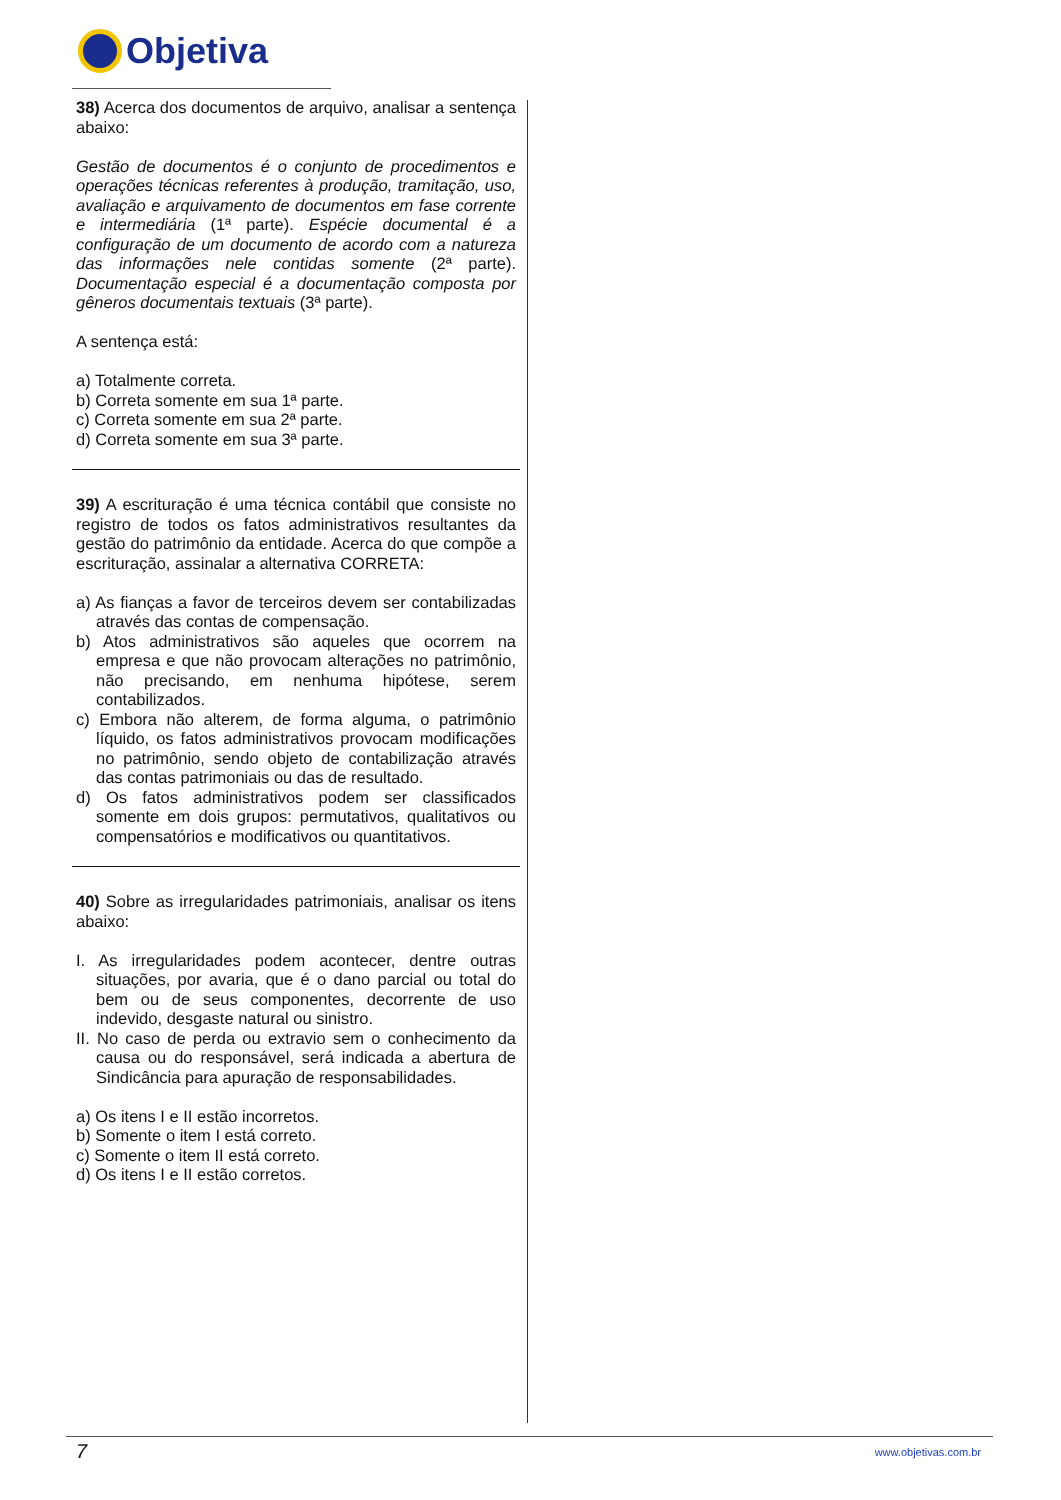Objetiva
38) Acerca dos documentos de arquivo, analisar a sentença abaixo:
Gestão de documentos é o conjunto de procedimentos e operações técnicas referentes à produção, tramitação, uso, avaliação e arquivamento de documentos em fase corrente e intermediária (1ª parte). Espécie documental é a configuração de um documento de acordo com a natureza das informações nele contidas somente (2ª parte). Documentação especial é a documentação composta por gêneros documentais textuais (3ª parte).
A sentença está:
a) Totalmente correta.
b) Correta somente em sua 1ª parte.
c) Correta somente em sua 2ª parte.
d) Correta somente em sua 3ª parte.
39) A escrituração é uma técnica contábil que consiste no registro de todos os fatos administrativos resultantes da gestão do patrimônio da entidade. Acerca do que compõe a escrituração, assinalar a alternativa CORRETA:
a) As fianças a favor de terceiros devem ser contabilizadas através das contas de compensação.
b) Atos administrativos são aqueles que ocorrem na empresa e que não provocam alterações no patrimônio, não precisando, em nenhuma hipótese, serem contabilizados.
c) Embora não alterem, de forma alguma, o patrimônio líquido, os fatos administrativos provocam modificações no patrimônio, sendo objeto de contabilização através das contas patrimoniais ou das de resultado.
d) Os fatos administrativos podem ser classificados somente em dois grupos: permutativos, qualitativos ou compensatórios e modificativos ou quantitativos.
40) Sobre as irregularidades patrimoniais, analisar os itens abaixo:
I. As irregularidades podem acontecer, dentre outras situações, por avaria, que é o dano parcial ou total do bem ou de seus componentes, decorrente de uso indevido, desgaste natural ou sinistro.
II. No caso de perda ou extravio sem o conhecimento da causa ou do responsável, será indicada a abertura de Sindicância para apuração de responsabilidades.
a) Os itens I e II estão incorretos.
b) Somente o item I está correto.
c) Somente o item II está correto.
d) Os itens I e II estão corretos.
7 www.objetivas.com.br